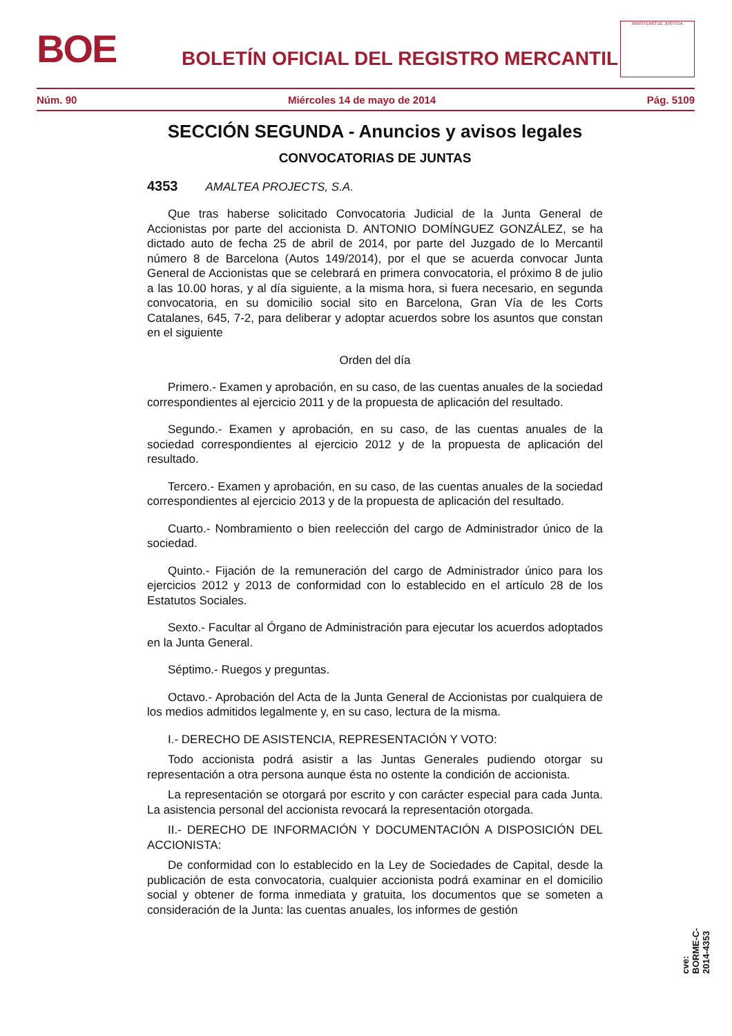BOE
BOLETÍN OFICIAL DEL REGISTRO MERCANTIL
MINISTERIO DE JUSTICIA
Núm. 90 Miércoles 14 de mayo de 2014 Pág. 5109
SECCIÓN SEGUNDA - Anuncios y avisos legales
CONVOCATORIAS DE JUNTAS
4353 AMALTEA PROJECTS, S.A.
Que tras haberse solicitado Convocatoria Judicial de la Junta General de Accionistas por parte del accionista D. ANTONIO DOMÍNGUEZ GONZÁLEZ, se ha dictado auto de fecha 25 de abril de 2014, por parte del Juzgado de lo Mercantil número 8 de Barcelona (Autos 149/2014), por el que se acuerda convocar Junta General de Accionistas que se celebrará en primera convocatoria, el próximo 8 de julio a las 10.00 horas, y al día siguiente, a la misma hora, si fuera necesario, en segunda convocatoria, en su domicilio social sito en Barcelona, Gran Vía de les Corts Catalanes, 645, 7-2, para deliberar y adoptar acuerdos sobre los asuntos que constan en el siguiente
Orden del día
Primero.- Examen y aprobación, en su caso, de las cuentas anuales de la sociedad correspondientes al ejercicio 2011 y de la propuesta de aplicación del resultado.
Segundo.- Examen y aprobación, en su caso, de las cuentas anuales de la sociedad correspondientes al ejercicio 2012 y de la propuesta de aplicación del resultado.
Tercero.- Examen y aprobación, en su caso, de las cuentas anuales de la sociedad correspondientes al ejercicio 2013 y de la propuesta de aplicación del resultado.
Cuarto.- Nombramiento o bien reelección del cargo de Administrador único de la sociedad.
Quinto.- Fijación de la remuneración del cargo de Administrador único para los ejercicios 2012 y 2013 de conformidad con lo establecido en el artículo 28 de los Estatutos Sociales.
Sexto.- Facultar al Órgano de Administración para ejecutar los acuerdos adoptados en la Junta General.
Séptimo.- Ruegos y preguntas.
Octavo.- Aprobación del Acta de la Junta General de Accionistas por cualquiera de los medios admitidos legalmente y, en su caso, lectura de la misma.
I.- DERECHO DE ASISTENCIA, REPRESENTACIÓN Y VOTO:
Todo accionista podrá asistir a las Juntas Generales pudiendo otorgar su representación a otra persona aunque ésta no ostente la condición de accionista.
La representación se otorgará por escrito y con carácter especial para cada Junta. La asistencia personal del accionista revocará la representación otorgada.
II.- DERECHO DE INFORMACIÓN Y DOCUMENTACIÓN A DISPOSICIÓN DEL ACCIONISTA:
De conformidad con lo establecido en la Ley de Sociedades de Capital, desde la publicación de esta convocatoria, cualquier accionista podrá examinar en el domicilio social y obtener de forma inmediata y gratuita, los documentos que se someten a consideración de la Junta: las cuentas anuales, los informes de gestión
cve: BORME-C-2014-4353